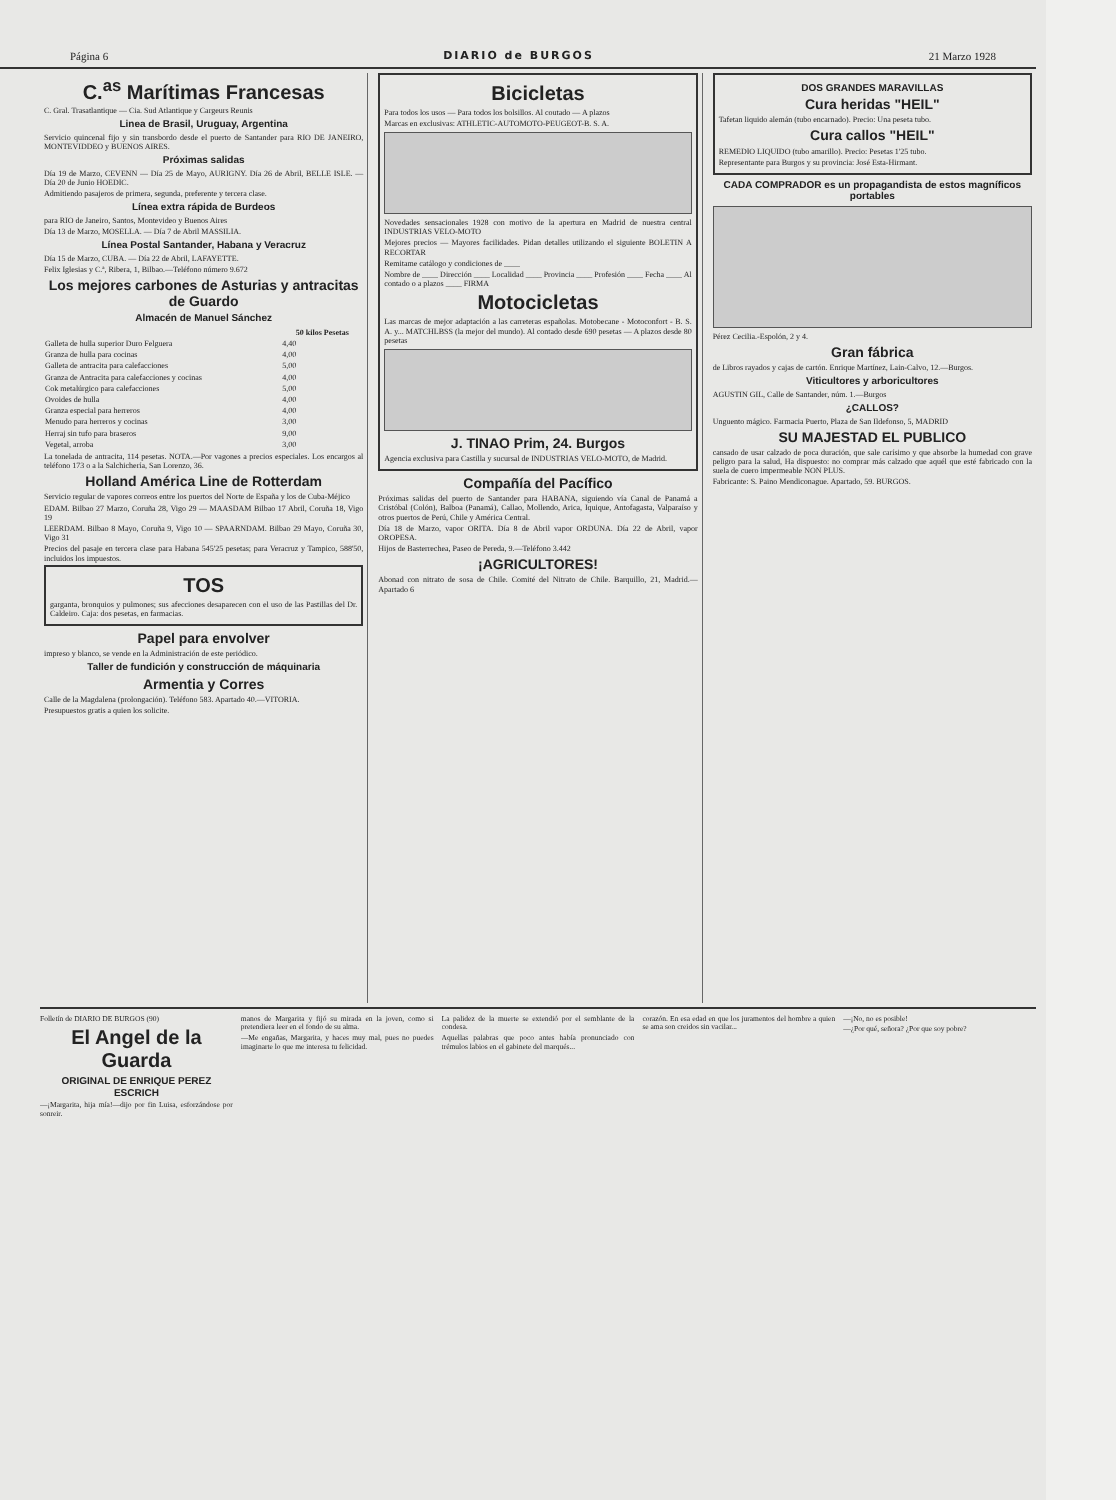Página 6 DIARIO de BURGOS 21 Marzo 1928
C.<sup>as</sup> Marítimas Francesas
C. Gral. Trasatlantique — Cia. Sud Atlantique y Cargeurs Reunis
Linea de Brasil, Uruguay, Argentina
Servicio quincenal fijo y sin transbordo desde el puerto de Santander para RIO DE JANEIRO, MONTEVIDDEO y BUENOS AIRES.
Próximas salidas
Día 19 de Marzo, CEVENN — Día 25 de Mayo, AURIGNY. Día 26 de Abril, BELLE ISLE. — Día 20 de Junio HOEDIC.
Admitiendo pasajeros de primera, segunda, preferente y tercera clase.
Línea extra rápida de Burdeos
para RIO de Janeiro, Santos, Montevideo y Buenos Aires
Día 13 de Marzo, MOSELLA. — Día 7 de Abril MASSILIA.
Línea Postal Santander, Habana y Veracruz
Día 15 de Marzo, CUBA. — Día 22 de Abril, LAFAYETTE.
Felix Iglesias y C.ª, Ribera, 1, Bilbao.—Teléfono número 9.672
Los mejores carbones de Asturias y antracitas de Guardo
Almacén de Manuel Sánchez
| | 50 kilos Pesetas |
| --- | --- |
| Galleta de hulla superior Duro Felguera | 4,40 |
| Granza de hulla para cocinas | 4,00 |
| Galleta de antracita para calefacciones | 5,00 |
| Granza de Antracita para calefacciones y cocinas | 4,00 |
| Cok metalúrgico para calefacciones | 5,00 |
| Ovoides de hulla | 4,00 |
| Granza especial para herreros | 4,00 |
| Menudo para herreros y cocinas | 3,00 |
| Herraj sin tufo para braseros | 9,00 |
| Vegetal, arroba | 3,00 |
La tonelada de antracita, 114 pesetas. NOTA.—Por vagones a precios especiales. Los encargos al teléfono 173 o a la Salchichería, San Lorenzo, 36.
Holland América Line de Rotterdam
Servicio regular de vapores correos entre los puertos del Norte de España y los de Cuba-Méjico
EDAM. Bilbao 27 Marzo, Coruña 28, Vigo 29 — MAASDAM Bilbao 17 Abril, Coruña 18, Vigo 19
LEERDAM. Bilbao 8 Mayo, Coruña 9, Vigo 10 — SPAARNDAM. Bilbao 29 Mayo, Coruña 30, Vigo 31
Precios del pasaje en tercera clase para Habana 545'25 pesetas; para Veracruz y Tampico, 588'50, incluidos los impuestos.
TOS
garganta, bronquios y pulmones; sus afecciones desaparecen con el uso de las Pastillas del Dr. Caldeiro. Caja: dos pesetas, en farmacias.
Papel para envolver
impreso y blanco, se vende en la Administración de este periódico.
Taller de fundición y construcción de máquinaria
Armentia y Corres
Calle de la Magdalena (prolongación). Teléfono 583. Apartado 40.—VITORIA.
Presupuestos gratis a quien los solicite.
Bicicletas
Para todos los usos — Para todos los bolsillos. Al coutado — A plazos
Marcas en exclusivas: ATHLETIC-AUTOMOTO-PEUGEOT-B. S. A.
Novedades sensacionales 1928 con motivo de la apertura en Madrid de nuestra central INDUSTRIAS VELO-MOTO
Mejores precios — Mayores facilidades. Pidan detalles utilizando el siguiente BOLETIN A RECORTAR
Remitame catálogo y condiciones de ____
Nombre de ____ Dirección ____ Localidad ____ Provincia ____ Profesión ____ Fecha ____ Al contado o a plazos ____ FIRMA
Motocicletas
Las marcas de mejor adaptación a las carreteras españolas. Motobecane - Motoconfort - B. S. A. y... MATCHLBSS (la mejor del mundo). Al contado desde 690 pesetas — A plazos desde 80 pesetas
J. TINAO Prim, 24. Burgos
Agencia exclusiva para Castilla y sucursal de INDUSTRIAS VELO-MOTO, de Madrid.
Compañía del Pacífico
Próximas salidas del puerto de Santander para HABANA, siguiendo vía Canal de Panamá a Cristóbal (Colón), Balboa (Panamá), Callao, Mollendo, Arica, Iquique, Antofagasta, Valparaíso y otros puertos de Perú, Chile y América Central.
Día 18 de Marzo, vapor ORITA. Día 8 de Abril vapor ORDUNA. Día 22 de Abril, vapor OROPESA.
Hijos de Basterrechea, Paseo de Pereda, 9.—Teléfono 3.442
¡AGRICULTORES!
Abonad con nitrato de sosa de Chile. Comité del Nitrato de Chile. Barquillo, 21, Madrid.—Apartado 6
DOS GRANDES MARAVILLAS
Cura heridas "HEIL"
Tafetan liquido alemán (tubo encarnado). Precio: Una peseta tubo.
Cura callos "HEIL"
REMEDIO LIQUIDO (tubo amarillo). Precio: Pesetas 1'25 tubo.
Representante para Burgos y su provincia: José Esta-Hirmant.
CADA COMPRADOR es un propagandista de estos magníficos portables
Pérez Cecilia.-Espolón, 2 y 4.
Gran fábrica
de Libros rayados y cajas de cartón. Enrique Martínez, Lain-Calvo, 12.—Burgos.
Viticultores y arboricultores
AGUSTIN GIL, Calle de Santander, núm. 1.—Burgos
¿CALLOS?
Unguento mágico. Farmacia Puerto, Plaza de San Ildefonso, 5, MADRID
SU MAJESTAD EL PUBLICO
cansado de usar calzado de poca duración, que sale carísimo y que absorbe la humedad con grave peligro para la salud, Ha dispuesto: no comprar más calzado que aquél que esté fabricado con la suela de cuero impermeable NON PLUS.
Fabricante: S. Paino Mendiconague. Apartado, 59. BURGOS.
Folletín de DIARIO DE BURGOS (90)
El Angel de la Guarda
ORIGINAL DE ENRIQUE PEREZ ESCRICH
—¡Margarita, hija mía!—dijo por fin Luisa, esforzándose por sonreir.
manos de Margarita y fijó su mirada en la joven, como si pretendiera leer en el fondo de su alma.
—Me engañas, Margarita, y haces muy mal, pues no puedes imaginarte lo que me interesa tu felicidad.
La palidez de la muerte se extendió por el semblante de la condesa.
Aquellas palabras que poco antes había pronunciado con trémulos labios en el gabinete del marqués...
corazón. En esa edad en que los juramentos del hombre a quien se ama son creidos sin vacilar...
—¡No, no es posible!
—¿Por qué, señora? ¿Por que soy pobre?